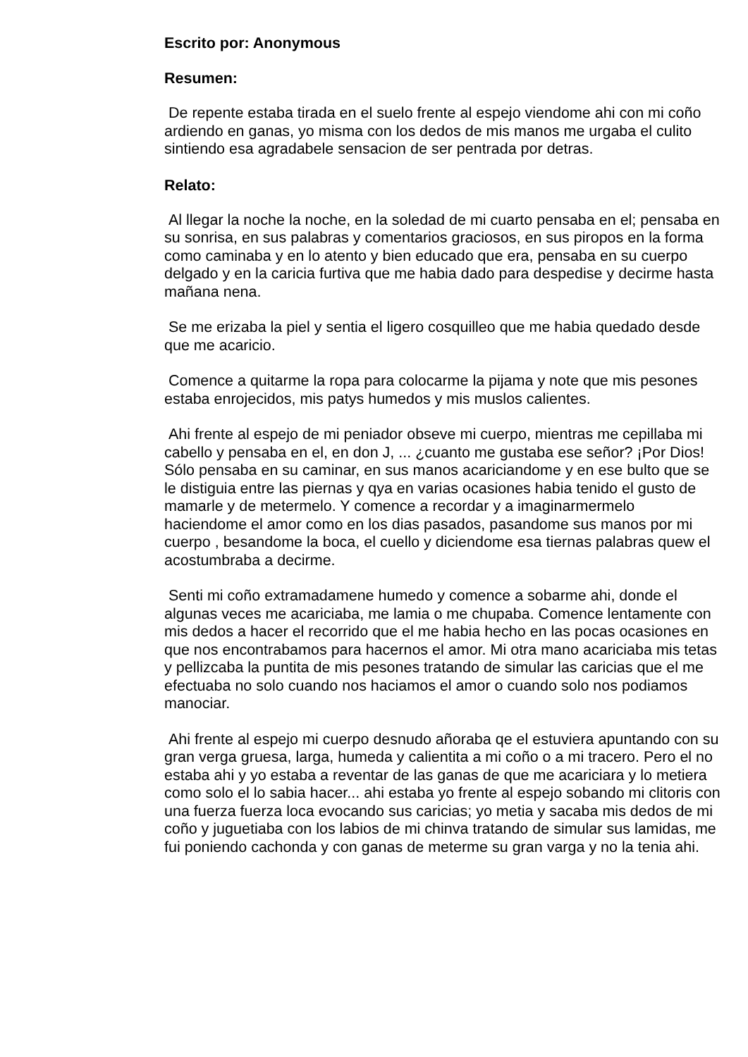Escrito por: Anonymous
Resumen:
De repente estaba tirada en el suelo frente al espejo viendome ahi con mi coño ardiendo en ganas, yo misma con los dedos de mis manos me urgaba el culito sintiendo esa agradabele sensacion de ser pentrada por detras.
Relato:
Al llegar la noche la noche, en la soledad de mi cuarto pensaba en el; pensaba en su sonrisa, en sus palabras y comentarios graciosos, en sus piropos en la forma como caminaba y en lo atento y bien educado que era, pensaba en su cuerpo delgado y en la caricia furtiva que me habia dado para despedise y decirme hasta mañana nena.
Se me erizaba la piel y sentia el ligero cosquilleo que me habia quedado desde que me acaricio.
Comence a quitarme la ropa para colocarme la pijama y note que mis pesones estaba enrojecidos, mis patys humedos y mis muslos calientes.
Ahi frente al espejo de mi peniador obseve mi cuerpo, mientras me cepillaba mi cabello y pensaba en el, en don J, ... ¿cuanto me gustaba ese señor? ¡Por Dios! Sólo pensaba en su caminar, en sus manos acariciandome y en ese bulto que se le distiguia entre las piernas y qya en varias ocasiones habia tenido el gusto de mamarle y de metermelo. Y comence a recordar y a imaginarmermelo haciendome el amor como en los dias pasados, pasandome sus manos por mi cuerpo , besandome la boca, el cuello y diciendome esa tiernas palabras quew el acostumbraba a decirme.
Senti mi coño extramadamene humedo y comence a sobarme ahi, donde el algunas veces me acariciaba, me lamia o me chupaba. Comence lentamente con mis dedos a hacer el recorrido que el me habia hecho en las pocas ocasiones en que nos encontrabamos para hacernos el amor. Mi otra mano acariciaba mis tetas y pellizcaba la puntita de mis pesones tratando de simular las caricias que el me efectuaba no solo cuando nos haciamos el amor o cuando solo nos podiamos manociar.
Ahi frente al espejo mi cuerpo desnudo añoraba qe el estuviera apuntando con su gran verga gruesa, larga, humeda y calientita a mi coño o a mi tracero. Pero el no estaba ahi y yo estaba a reventar de las ganas de que me acariciara y lo metiera como solo el lo sabia hacer... ahi estaba yo frente al espejo sobando mi clitoris con una fuerza fuerza loca evocando sus caricias; yo metia y sacaba mis dedos de mi coño y juguetiaba con los labios de mi chinva tratando de simular sus lamidas, me fui poniendo cachonda y con ganas de meterme su gran varga y no la tenia ahi.